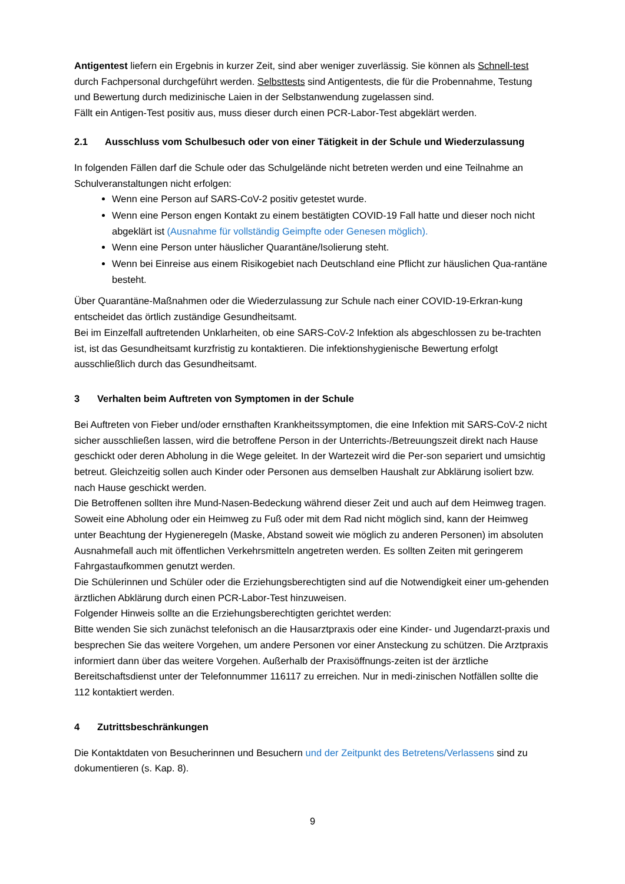Antigentest liefern ein Ergebnis in kurzer Zeit, sind aber weniger zuverlässig. Sie können als Schnell-test durch Fachpersonal durchgeführt werden. Selbsttests sind Antigentests, die für die Probennahme, Testung und Bewertung durch medizinische Laien in der Selbstanwendung zugelassen sind.
Fällt ein Antigen-Test positiv aus, muss dieser durch einen PCR-Labor-Test abgeklärt werden.
2.1 Ausschluss vom Schulbesuch oder von einer Tätigkeit in der Schule und Wiederzulassung
In folgenden Fällen darf die Schule oder das Schulgelände nicht betreten werden und eine Teilnahme an Schulveranstaltungen nicht erfolgen:
Wenn eine Person auf SARS-CoV-2 positiv getestet wurde.
Wenn eine Person engen Kontakt zu einem bestätigten COVID-19 Fall hatte und dieser noch nicht abgeklärt ist (Ausnahme für vollständig Geimpfte oder Genesen möglich).
Wenn eine Person unter häuslicher Quarantäne/Isolierung steht.
Wenn bei Einreise aus einem Risikogebiet nach Deutschland eine Pflicht zur häuslichen Qua-rantäne besteht.
Über Quarantäne-Maßnahmen oder die Wiederzulassung zur Schule nach einer COVID-19-Erkran-kung entscheidet das örtlich zuständige Gesundheitsamt.
Bei im Einzelfall auftretenden Unklarheiten, ob eine SARS-CoV-2 Infektion als abgeschlossen zu be-trachten ist, ist das Gesundheitsamt kurzfristig zu kontaktieren. Die infektionshygienische Bewertung erfolgt ausschließlich durch das Gesundheitsamt.
3 Verhalten beim Auftreten von Symptomen in der Schule
Bei Auftreten von Fieber und/oder ernsthaften Krankheitssymptomen, die eine Infektion mit SARS-CoV-2 nicht sicher ausschließen lassen, wird die betroffene Person in der Unterrichts-/Betreuungszeit direkt nach Hause geschickt oder deren Abholung in die Wege geleitet. In der Wartezeit wird die Per-son separiert und umsichtig betreut. Gleichzeitig sollen auch Kinder oder Personen aus demselben Haushalt zur Abklärung isoliert bzw. nach Hause geschickt werden.
Die Betroffenen sollten ihre Mund-Nasen-Bedeckung während dieser Zeit und auch auf dem Heimweg tragen. Soweit eine Abholung oder ein Heimweg zu Fuß oder mit dem Rad nicht möglich sind, kann der Heimweg unter Beachtung der Hygieneregeln (Maske, Abstand soweit wie möglich zu anderen Personen) im absoluten Ausnahmefall auch mit öffentlichen Verkehrsmitteln angetreten werden. Es sollten Zeiten mit geringerem Fahrgastaufkommen genutzt werden.
Die Schülerinnen und Schüler oder die Erziehungsberechtigten sind auf die Notwendigkeit einer um-gehenden ärztlichen Abklärung durch einen PCR-Labor-Test hinzuweisen.
Folgender Hinweis sollte an die Erziehungsberechtigten gerichtet werden:
Bitte wenden Sie sich zunächst telefonisch an die Hausarztpraxis oder eine Kinder- und Jugendarzt-praxis und besprechen Sie das weitere Vorgehen, um andere Personen vor einer Ansteckung zu schützen. Die Arztpraxis informiert dann über das weitere Vorgehen. Außerhalb der Praxisöffnungs-zeiten ist der ärztliche Bereitschaftsdienst unter der Telefonnummer 116117 zu erreichen. Nur in medi-zinischen Notfällen sollte die 112 kontaktiert werden.
4 Zutrittsbeschränkungen
Die Kontaktdaten von Besucherinnen und Besuchern und der Zeitpunkt des Betretens/Verlassens sind zu dokumentieren (s. Kap. 8).
9